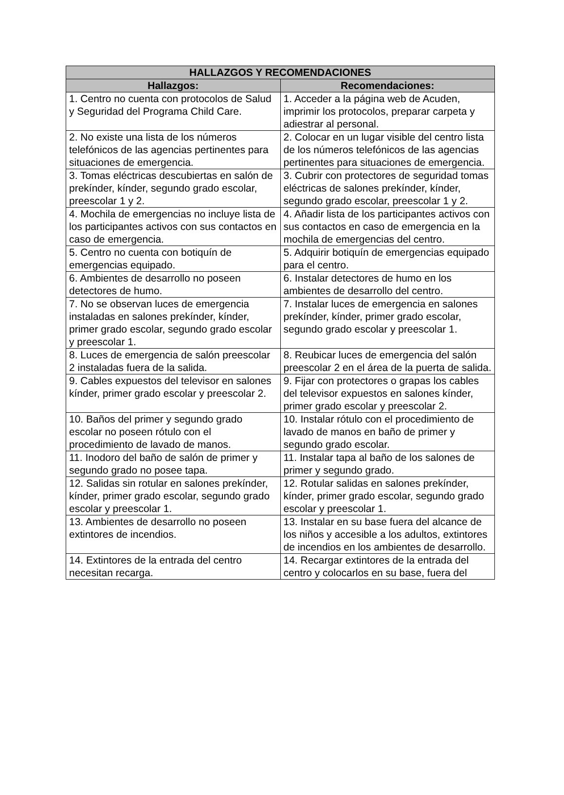| HALLAZGOS Y RECOMENDACIONES | |
| --- | --- |
| Hallazgos: | Recomendaciones: |
| 1. Centro no cuenta con protocolos de Salud y Seguridad del Programa Child Care. | 1. Acceder a la página web de Acuden, imprimir los protocolos, preparar carpeta y adiestrar al personal. |
| 2. No existe una lista de los números telefónicos de las agencias pertinentes para situaciones de emergencia. | 2. Colocar en un lugar visible del centro lista de los números telefónicos de las agencias pertinentes para situaciones de emergencia. |
| 3. Tomas eléctricas descubiertas en salón de prekínder, kínder, segundo grado escolar, preescolar 1 y 2. | 3. Cubrir con protectores de seguridad tomas eléctricas de salones prekínder, kínder, segundo grado escolar, preescolar 1 y 2. |
| 4. Mochila de emergencias no incluye lista de los participantes activos con sus contactos en caso de emergencia. | 4. Añadir lista de los participantes activos con sus contactos en caso de emergencia en la mochila de emergencias del centro. |
| 5. Centro no cuenta con botiquín de emergencias equipado. | 5. Adquirir botiquín de emergencias equipado para el centro. |
| 6. Ambientes de desarrollo no poseen detectores de humo. | 6. Instalar detectores de humo en los ambientes de desarrollo del centro. |
| 7. No se observan luces de emergencia instaladas en salones prekínder, kínder, primer grado escolar, segundo grado escolar y preescolar 1. | 7. Instalar luces de emergencia en salones prekínder, kínder, primer grado escolar, segundo grado escolar y preescolar 1. |
| 8. Luces de emergencia de salón preescolar 2 instaladas fuera de la salida. | 8. Reubicar luces de emergencia del salón preescolar 2 en el área de la puerta de salida. |
| 9. Cables expuestos del televisor en salones kínder, primer grado escolar y preescolar 2. | 9. Fijar con protectores o grapas los cables del televisor expuestos en salones kínder, primer grado escolar y preescolar 2. |
| 10. Baños del primer y segundo grado escolar no poseen rótulo con el procedimiento de lavado de manos. | 10. Instalar rótulo con el procedimiento de lavado de manos en baño de primer y segundo grado escolar. |
| 11. Inodoro del baño de salón de primer y segundo grado no posee tapa. | 11. Instalar tapa al baño de los salones de primer y segundo grado. |
| 12. Salidas sin rotular en salones prekínder, kínder, primer grado escolar, segundo grado escolar y preescolar 1. | 12. Rotular salidas en salones prekínder, kínder, primer grado escolar, segundo grado escolar y preescolar 1. |
| 13. Ambientes de desarrollo no poseen extintores de incendios. | 13. Instalar en su base fuera del alcance de los niños y accesible a los adultos, extintores de incendios en los ambientes de desarrollo. |
| 14. Extintores de la entrada del centro necesitan recarga. | 14. Recargar extintores de la entrada del centro y colocarlos en su base, fuera del |